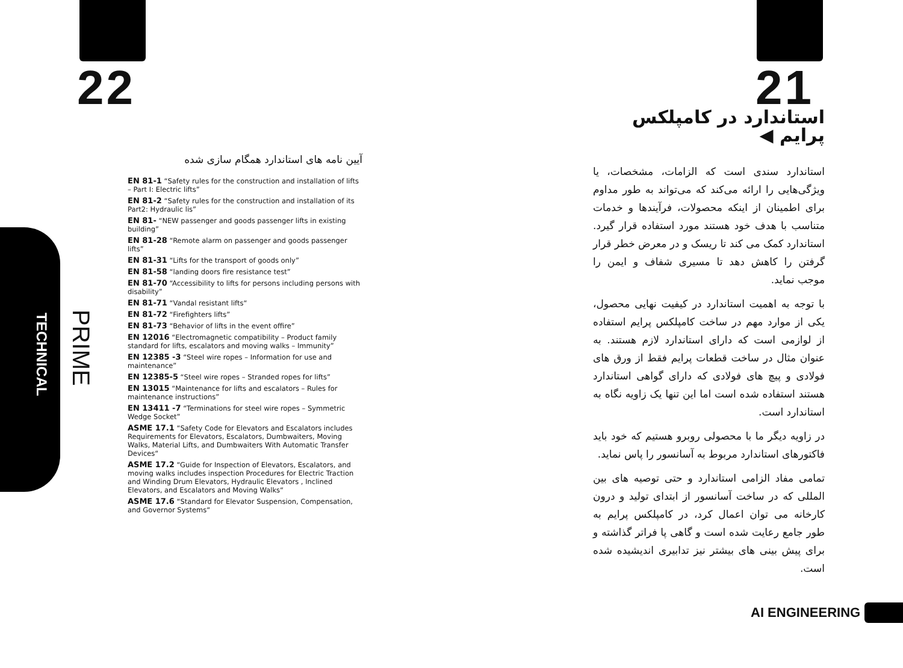22
TECHNICAL
PRIME
آیین نامه های استاندارد همگام سازی شده
EN 81-1 “Safety rules for the construction and installation of lifts – Part I: Electric lifts”
EN 81-2 “Safety rules for the construction and installation of its Part2: Hydraulic lis”
EN 81- “NEW passenger and goods passenger lifts in existing building”
EN 81-28 “Remote alarm on passenger and goods passenger lifts”
EN 81-31 “Lifts for the transport of goods only”
EN 81-58 “landing doors fire resistance test”
EN 81-70 “Accessibility to lifts for persons including persons with disability”
EN 81-71 “Vandal resistant lifts“
EN 81-72 “Firefighters lifts”
EN 81-73 “Behavior of lifts in the event offire”
EN 12016 “Electromagnetic compatibility – Product family standard for lifts, escalators and moving walks – Immunity”
EN 12385 -3 “Steel wire ropes – Information for use and maintenance”
EN 12385-5 “Steel wire ropes – Stranded ropes for lifts”
EN 13015 “Maintenance for lifts and escalators – Rules for maintenance instructions”
EN 13411 -7 “Terminations for steel wire ropes – Symmetric Wedge Socket”
ASME 17.1 “Safety Code for Elevators and Escalators includes Requirements for Elevators, Escalators, Dumbwaiters, Moving Walks, Material Lifts, and Dumbwaiters With Automatic Transfer Devices“
ASME 17.2 “Guide for Inspection of Elevators, Escalators, and moving walks includes inspection Procedures for Electric Traction and Winding Drum Elevators, Hydraulic Elevators , Inclined Elevators, and Escalators and Moving Walks“
ASME 17.6 “Standard for Elevator Suspension, Compensation, and Governor Systems“
21
استاندارد در کامپلکس پرایم ◀
استاندارد سندی است که الزامات، مشخصات، یا ویژگی‌هایی را ارائه می‌کند که می‌تواند به طور مداوم برای اطمینان از اینکه محصولات، فرآیندها و خدمات متناسب با هدف خود هستند مورد استفاده قرار گیرد. استاندارد کمک می کند تا ریسک و در معرض خطر قرار گرفتن را کاهش دهد تا مسیری شفاف و ایمن را موجب نماید.
با توجه به اهمیت استاندارد در کیفیت نهایی محصول، یکی از موارد مهم در ساخت کامپلکس پرایم استفاده از لوازمی است که دارای استاندارد لازم هستند. به عنوان مثال در ساخت قطعات پرایم فقط از ورق های فولادی و پیچ های فولادی که دارای گواهی استاندارد هستند استفاده شده است اما این تنها یک زاویه نگاه به استاندارد است.
در زاویه دیگر ما با محصولی روبرو هستیم که خود باید فاکتورهای استاندارد مربوط به آسانسور را پاس نماید.
تمامی مفاد الزامی استاندارد و حتی توصیه های بین المللی که در ساخت آسانسور از ابتدای تولید و درون کارخانه می توان اعمال کرد، در کامپلکس پرایم به طور جامع رعایت شده است و گاهی پا فراتر گذاشته و برای پیش بینی های بیشتر نیز تدابیری اندیشیده شده است.
AI ENGINEERING